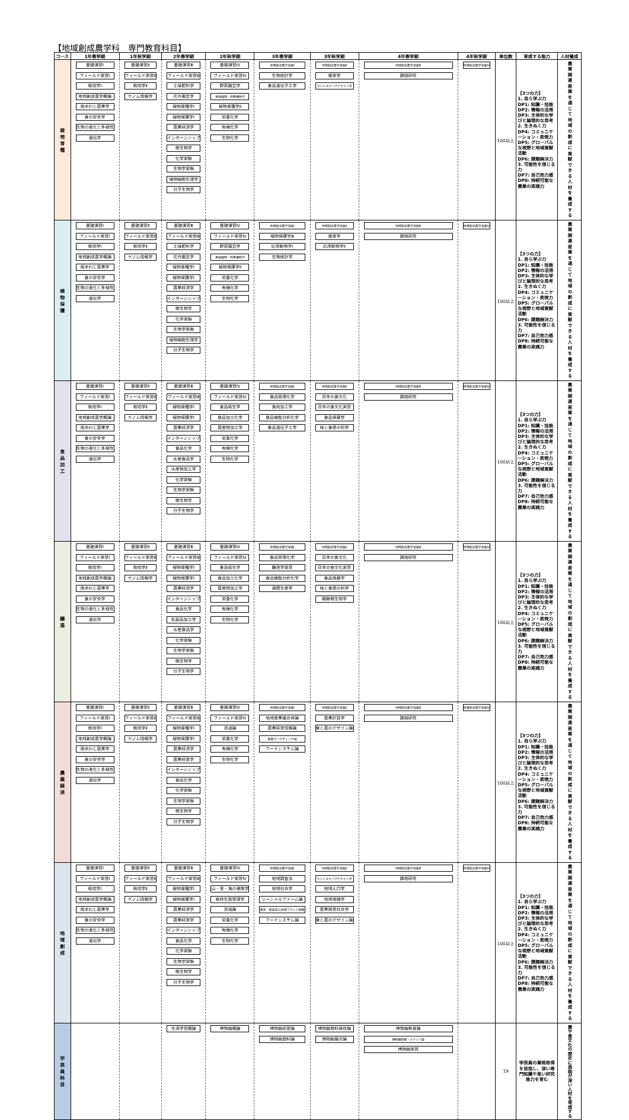【地域創成農学科　専門教育科目】
| コース | 1年春学期 | 1年秋学期 | 2年春学期 | 2年秋学期 | 3年春学期 | 3年秋学期 | 4年春学期 | 4年秋学期 | 単位数 | 育成する能力 | 人材養成 |
| --- | --- | --- | --- | --- | --- | --- | --- | --- | --- | --- | --- |
| 栽 培 育 種 | 基礎演習Ⅰ フィールド実習Ⅰ 栽培学Ⅰ 地域創成農学概論 南あわじ農業学 食の安全学 生物の進化と多様性 遺伝学 | 基礎演習Ⅱ フィールド実習Ⅱ 栽培学Ⅱ ゲノム情報学 | 基礎演習Ⅲ フィールド実習Ⅲ 土壌肥料学 花卉園芸学 植物育種学Ⅰ 植物保護学Ⅰ 農業経済学 インターンシップ 微生物学 化学実験 生物学実験 植物細胞生理学 分子生物学 | 基礎演習Ⅳ フィールド実習Ⅳ 野菜園芸学 果樹園芸・熱帯植物学 植物育種学Ⅱ 栄養化学 有機化学 生物化学 | 地域創成農学演習Ⅰ 生物統計学 食品遺伝子工学 | 地域創成農学演習Ⅱ 雑草学 ランドスケープデザイン学 | 地域創成農学演習Ⅲ 課題研究 | 地域創成農学演習Ⅳ | 100以上 | 【3つの力】 1. 自ら学ぶ力 DP1: 知識・技能 DP2: 情報の活用 DP3: 主体的な学びと論理的な思考 2. 生きぬく力 DP4: コミュニケーション・表現力 DP5: グローバルな視野と地域貢献活動 DP6: 課題解決力 3. 可能性を信じる力 DP7: 自己効力感 DP8: 持続可能な農業の実践力 | 農業関連産業を通じて地域の創成に貢献できる人材を養成する |
| 植 物 保 護 | 基礎演習Ⅰ フィールド実習Ⅰ 栽培学Ⅰ 地域創成農学概論 南あわじ農業学 食の安全学 生物の進化と多様性 遺伝学 | 基礎演習Ⅱ フィールド実習Ⅱ 栽培学Ⅱ ゲノム情報学 | 基礎演習Ⅲ フィールド実習Ⅲ 土壌肥料学 花卉園芸学 植物育種学Ⅰ 植物保護学Ⅰ 農業経済学 インターンシップ 微生物学 化学実験 生物学実験 植物細胞生理学 分子生物学 | 基礎演習Ⅳ フィールド実習Ⅳ 野菜園芸学 果樹園芸・熱帯植物学 植物保護学Ⅱ 栄養化学 有機化学 生物化学 | 地域創成農学演習Ⅰ 植物保護学Ⅲ 応用動物学Ⅰ 生物統計学 | 地域創成農学演習Ⅱ 雑草学 応用動物学Ⅱ | 地域創成農学演習Ⅲ 課題研究 | 地域創成農学演習Ⅳ | 100以上 | 【3つの力】 1. 自ら学ぶ力 DP1: 知識・技能 DP2: 情報の活用 DP3: 主体的な学びと論理的な思考 2. 生きぬく力 DP4: コミュニケーション・表現力 DP5: グローバルな視野と地域貢献活動 DP6: 課題解決力 3. 可能性を信じる力 DP7: 自己効力感 DP8: 持続可能な農業の実践力 | 農業関連産業を通じて地域の創成に貢献できる人材を養成する |
| 食 品 加 工 | 基礎演習Ⅰ フィールド実習Ⅰ 栽培学Ⅰ 地域創成農学概論 南あわじ農業学 食の安全学 生物の進化と多様性 遺伝学 | 基礎演習Ⅱ フィールド実習Ⅱ 栽培学Ⅱ ゲノム情報学 | 基礎演習Ⅲ フィールド実習Ⅲ 植物育種学Ⅰ 植物保護学Ⅰ 農業経済学 インターンシップ 食品化学 水産食品学 水産物加工学 化学実験 生物学実験 微生物学 分子生物学 | 基礎演習Ⅳ フィールド実習Ⅳ 食品衛生学 食品加工化学 農産物加工学 栄養化学 有機化学 生物化学 | 地域創成農学演習Ⅰ 食品管理化学 食肉加工学 食品機能分析化学 食品遺伝子工学 | 地域創成農学演習Ⅱ 日本の食文化 日本の食文化実習 食品保蔵学 味と食感の科学 | 地域創成農学演習Ⅲ 課題研究 | 地域創成農学演習Ⅳ | 100以上 | 【3つの力】 1. 自ら学ぶ力 DP1: 知識・技能 DP2: 情報の活用 DP3: 主体的な学びと論理的な思考 2. 生きぬく力 DP4: コミュニケーション・表現力 DP5: グローバルな視野と地域貢献活動 DP6: 課題解決力 3. 可能性を信じる力 DP7: 自己効力感 DP8: 持続可能な農業の実践力 | 農業関連産業を通じて地域の創成に貢献できる人材を養成する |
| 醸 造 | 基礎演習Ⅰ フィールド実習Ⅰ 栽培学Ⅰ 地域創成農学概論 南あわじ農業学 食の安全学 生物の進化と多様性 遺伝学 | 基礎演習Ⅱ フィールド実習Ⅱ 栽培学Ⅱ ゲノム情報学 | 基礎演習Ⅲ フィールド実習Ⅲ 植物育種学Ⅰ 植物保護学Ⅰ 農業経済学 インターンシップ 食品化学 乳製品加工学 水産食品学 化学実験 生物学実験 微生物学 分子生物学 | 基礎演習Ⅳ フィールド実習Ⅳ 食品衛生学 食品加工化学 農産物加工学 栄養化学 有機化学 生物化学 | 地域創成農学演習Ⅰ 食品管理化学 醸造学実習 食品機能分析化学 酒類生産学 | 地域創成農学演習Ⅱ 日本の食文化 日本の食文化実習 食品保蔵学 味と食感の科学 醗酵微生物学 | 地域創成農学演習Ⅲ 課題研究 | 地域創成農学演習Ⅳ | 100以上 | 【3つの力】 1. 自ら学ぶ力 DP1: 知識・技能 DP2: 情報の活用 DP3: 主体的な学びと論理的な思考 2. 生きぬく力 DP4: コミュニケーション・表現力 DP5: グローバルな視野と地域貢献活動 DP6: 課題解決力 3. 可能性を信じる力 DP7: 自己効力感 DP8: 持続可能な農業の実践力 | 農業関連産業を通じて地域の創成に貢献できる人材を養成する |
| 農 業 経 済 | 基礎演習Ⅰ フィールド実習Ⅰ 栽培学Ⅰ 地域創成農学概論 南あわじ農業学 食の安全学 生物の進化と多様性 遺伝学 | 基礎演習Ⅱ フィールド実習Ⅱ 栽培学Ⅱ ゲノム情報学 | 基礎演習Ⅲ フィールド実習Ⅲ 植物育種学Ⅰ 植物保護学Ⅰ 農業経済学 農業経営学 インターンシップ 食品化学 化学実験 生物学実験 微生物学 分子生物学 | 基礎演習Ⅳ フィールド実習Ⅳ 流通論 栄養化学 有機化学 生物化学 | 地域創成農学演習Ⅰ 地域産業複合体論 農業経営情報論 食農マーケティング論 フードシステム論 | 地域創成農学演習Ⅱ 農業計算学 食と農のデザイン論 | 地域創成農学演習Ⅲ 課題研究 | 地域創成農学演習Ⅳ | 100以上 | 【3つの力】 1. 自ら学ぶ力 DP1: 知識・技能 DP2: 情報の活用 DP3: 主体的な学びと論理的な思考 2. 生きぬく力 DP4: コミュニケーション・表現力 DP5: グローバルな視野と地域貢献活動 DP6: 課題解決力 3. 可能性を信じる力 DP7: 自己効力感 DP8: 持続可能な農業の実践力 | 農業関連産業を通じて地域の創成に貢献できる人材を養成する |
| 地 域 創 成 | 基礎演習Ⅰ フィールド実習Ⅰ 栽培学Ⅰ 地域創成農学概論 南あわじ農業学 食の安全学 生物の進化と多様性 遺伝学 | 基礎演習Ⅱ フィールド実習Ⅱ 栽培学Ⅱ ゲノム情報学 | 基礎演習Ⅲ フィールド実習Ⅲ 植物育種学Ⅰ 植物保護学Ⅰ 農業経済学 農業経営学 インターンシップ 食品化学 化学実験 生物学実験 微生物学 分子生物学 | 基礎演習Ⅳ フィールド実習Ⅳ 山・里・海の連携学 森林生態管理学 流通論 栄養化学 有機化学 生物化学 | 地域創成農学演習Ⅰ 地域調査法 地域社会学 ソーシャルファーム論 農業・食品業の地域ブランド戦略 フードシステム論 | 地域創成農学演習Ⅱ ランドスケープデザイン学 地域人口学 地域保健学 農業開発社会学 食と農のデザイン論 | 地域創成農学演習Ⅲ 課題研究 | 地域創成農学演習Ⅳ | 100以上 | 【3つの力】 1. 自ら学ぶ力 DP1: 知識・技能 DP2: 情報の活用 DP3: 主体的な学びと論理的な思考 2. 生きぬく力 DP4: コミュニケーション・表現力 DP5: グローバルな視野と地域貢献活動 DP6: 課題解決力 3. 可能性を信じる力 DP7: 自己効力感 DP8: 持続可能な農業の実践力 | 農業関連産業を通じて地域の創成に貢献できる人材を養成する |
| 学 芸 員 科 目 | | | 生涯学習概論 | 博物館概論 | 博物館経営論 博物館資料論 | 博物館資料保存論 博物館展示論 | 博物館教育論 博物館情報・メディア論 博物館実習 | | 19 | 学芸員の資格取得を目指し、深い専門知識や高い研究能力を育む | 農や食文化の歴史に造詣が深い人材を育成する |